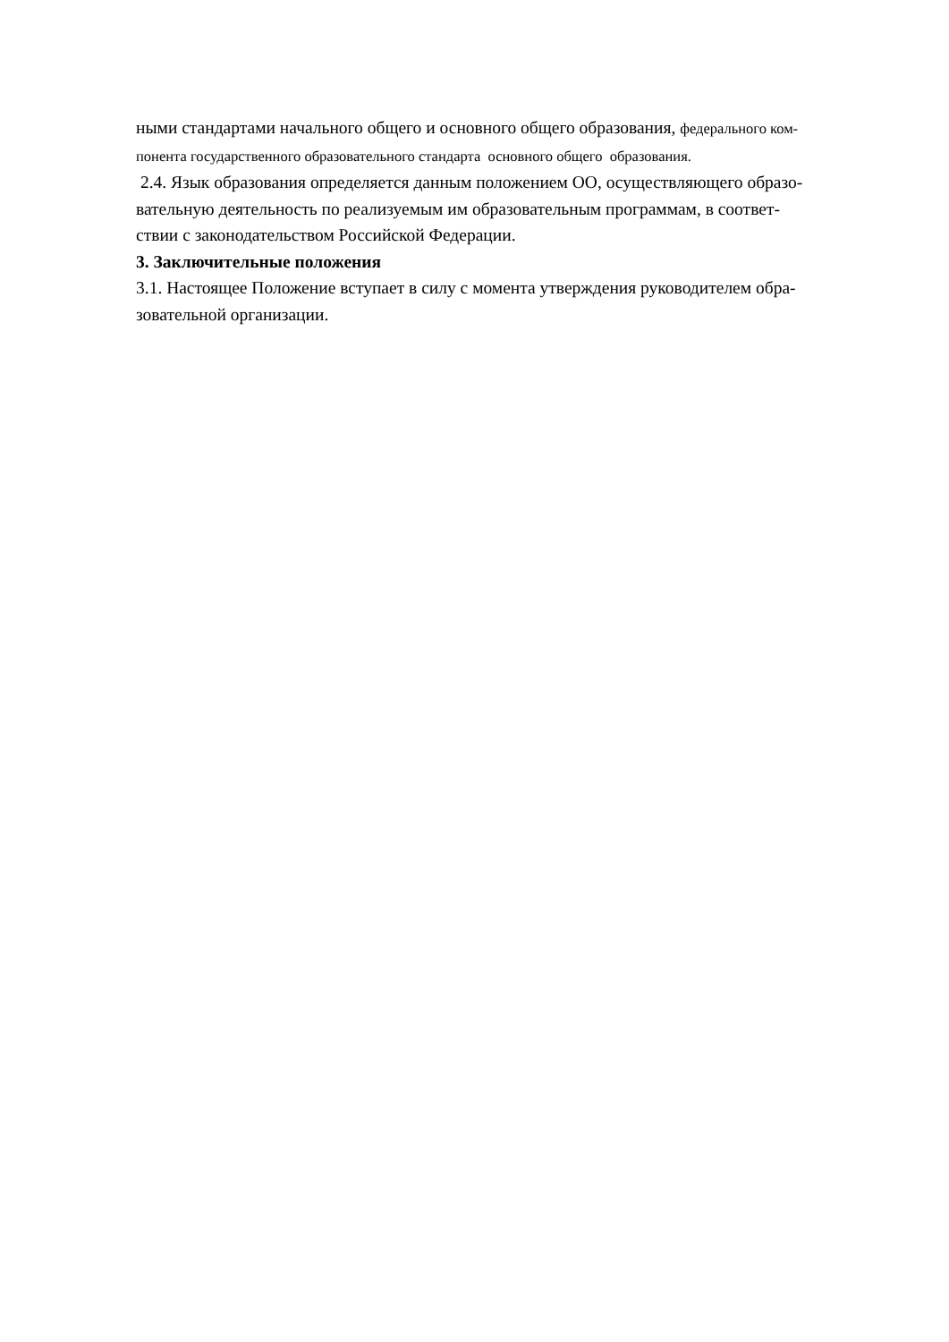ными стандартами начального общего и основного общего образования, федерального ком-
понента государственного образовательного стандарта основного общего образования.
2.4. Язык образования определяется данным положением ОО, осуществляющего образо-
вательную деятельность по реализуемым им образовательным программам, в соответ-
ствии с законодательством Российской Федерации.
3. Заключительные положения
3.1. Настоящее Положение вступает в силу с момента утверждения руководителем обра-
зовательной организации.